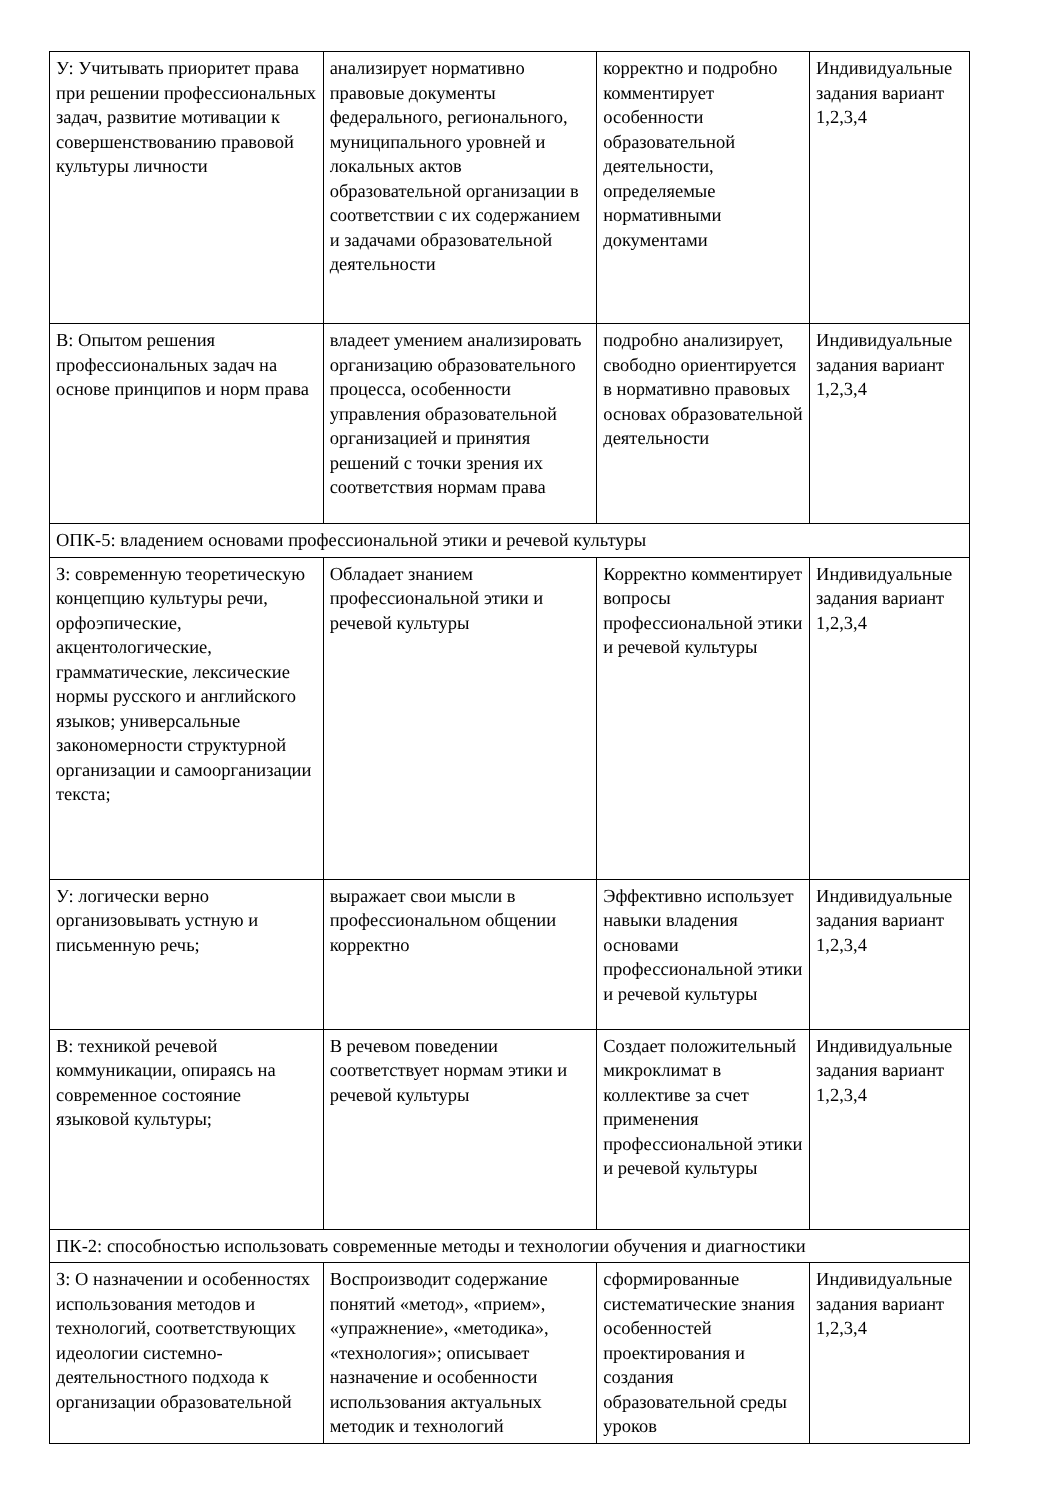| У: Учитывать приоритет права при решении профессиональных задач, развитие мотивации к совершенствованию правовой культуры личности | анализирует нормативно правовые документы федерального, регионального, муниципального уровней и локальных актов образовательной организации в соответствии с их содержанием и задачами образовательной деятельности | корректно и подробно комментирует особенности образовательной деятельности, определяемые нормативными документами | Индивидуальные задания вариант 1,2,3,4 |
| В: Опытом решения профессиональных задач на основе принципов и норм права | владеет умением анализировать организацию образовательного процесса, особенности управления образовательной организацией и принятия решений с точки зрения их соответствия нормам права | подробно анализирует, свободно ориентируется в нормативно правовых основах образовательной деятельности | Индивидуальные задания вариант 1,2,3,4 |
| ОПК-5: владением основами профессиональной этики и речевой культуры | | | |
| З: современную теоретическую концепцию культуры речи, орфоэпические, акцентологические, грамматические, лексические нормы русского и английского языков; универсальные закономерности структурной организации и самоорганизации текста; | Обладает знанием профессиональной этики и речевой культуры | Корректно комментирует вопросы профессиональной этики и речевой культуры | Индивидуальные задания вариант 1,2,3,4 |
| У: логически верно организовывать устную и письменную речь; | выражает свои мысли в профессиональном общении корректно | Эффективно использует навыки владения основами профессиональной этики и речевой культуры | Индивидуальные задания вариант 1,2,3,4 |
| В: техникой речевой коммуникации, опираясь на современное состояние языковой культуры; | В речевом поведении соответствует нормам этики и речевой культуры | Создает положительный микроклимат в коллективе за счет применения профессиональной этики и речевой культуры | Индивидуальные задания вариант 1,2,3,4 |
| ПК-2: способностью использовать современные методы и технологии обучения и диагностики | | | |
| З: О назначении и особенностях использования методов и технологий, соответствующих идеологии системно-деятельностного подхода к организации образовательной | Воспроизводит содержание понятий «метод», «прием», «упражнение», «методика», «технология»; описывает назначение и особенности использования актуальных методик и технологий | сформированные систематические знания особенностей проектирования и создания образовательной среды уроков | Индивидуальные задания вариант 1,2,3,4 |